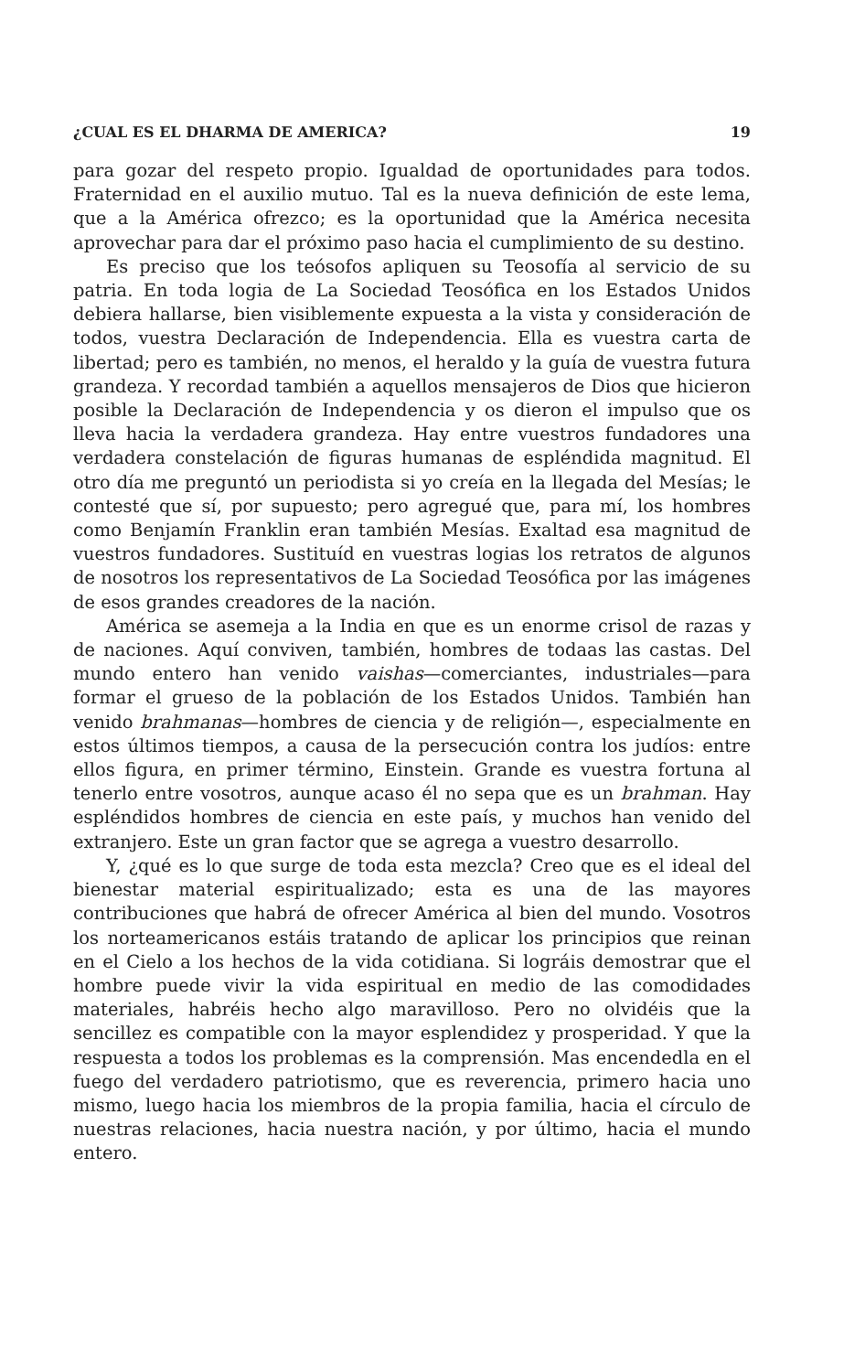¿CUAL ES EL DHARMA DE AMERICA? 19
para gozar del respeto propio. Igualdad de oportunidades para todos. Fraternidad en el auxilio mutuo. Tal es la nueva definición de este lema, que a la América ofrezco; es la oportunidad que la América necesita aprovechar para dar el próximo paso hacia el cumplimiento de su destino.
Es preciso que los teósofos apliquen su Teosofía al servicio de su patria. En toda logia de La Sociedad Teosófica en los Estados Unidos debiera hallarse, bien visiblemente expuesta a la vista y consideración de todos, vuestra Declaración de Independencia. Ella es vuestra carta de libertad; pero es también, no menos, el heraldo y la guía de vuestra futura grandeza. Y recordad también a aquellos mensajeros de Dios que hicieron posible la Declaración de Independencia y os dieron el impulso que os lleva hacia la verdadera grandeza. Hay entre vuestros fundadores una verdadera constelación de figuras humanas de espléndida magnitud. El otro día me preguntó un periodista si yo creía en la llegada del Mesías; le contesté que sí, por supuesto; pero agregué que, para mí, los hombres como Benjamín Franklin eran también Mesías. Exaltad esa magnitud de vuestros fundadores. Sustituíd en vuestras logias los retratos de algunos de nosotros los representativos de La Sociedad Teosófica por las imágenes de esos grandes creadores de la nación.
América se asemeja a la India en que es un enorme crisol de razas y de naciones. Aquí conviven, también, hombres de todaas las castas. Del mundo entero han venido vaishas—comerciantes, industriales—para formar el grueso de la población de los Estados Unidos. También han venido brahmanas—hombres de ciencia y de religión—, especialmente en estos últimos tiempos, a causa de la persecución contra los judíos: entre ellos figura, en primer término, Einstein. Grande es vuestra fortuna al tenerlo entre vosotros, aunque acaso él no sepa que es un brahman. Hay espléndidos hombres de ciencia en este país, y muchos han venido del extranjero. Este un gran factor que se agrega a vuestro desarrollo.
Y, ¿qué es lo que surge de toda esta mezcla? Creo que es el ideal del bienestar material espiritualizado; esta es una de las mayores contribuciones que habrá de ofrecer América al bien del mundo. Vosotros los norteamericanos estáis tratando de aplicar los principios que reinan en el Cielo a los hechos de la vida cotidiana. Si lográis demostrar que el hombre puede vivir la vida espiritual en medio de las comodidades materiales, habréis hecho algo maravilloso. Pero no olvidéis que la sencillez es compatible con la mayor esplendidez y prosperidad. Y que la respuesta a todos los problemas es la comprensión. Mas encendedla en el fuego del verdadero patriotismo, que es reverencia, primero hacia uno mismo, luego hacia los miembros de la propia familia, hacia el círculo de nuestras relaciones, hacia nuestra nación, y por último, hacia el mundo entero.